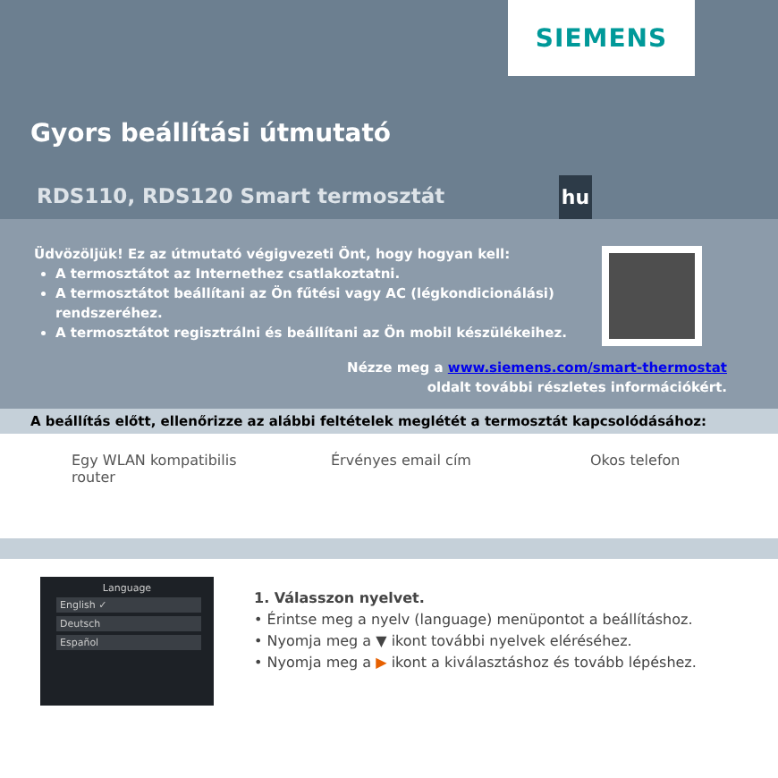SIEMENS
Gyors beállítási útmutató
RDS110, RDS120 Smart termosztát
hu
Üdvözöljük! Ez az útmutató végigvezeti Önt, hogy hogyan kell:
A termosztátot az Internethez csatlakoztatni.
A termosztátot beállítani az Ön fűtési vagy AC (légkondicionálási) rendszeréhez.
A termosztátot regisztrálni és beállítani az Ön mobil készülékeihez.
Nézze meg a www.siemens.com/smart-thermostat
oldalt további részletes információkért.
A beállítás előtt, ellenőrizze az alábbi feltételek meglétét a termosztát kapcsolódásához:
Egy WLAN kompatibilis router Érvényes email cím Okos telefon
Language
English ✓
Deutsch
Español
1. Válasszon nyelvet.
• Érintse meg a nyelv (language) menüpontot a beállításhoz.
• Nyomja meg a ▼ ikont további nyelvek eléréséhez.
• Nyomja meg a ▶ ikont a kiválasztáshoz és tovább lépéshez.